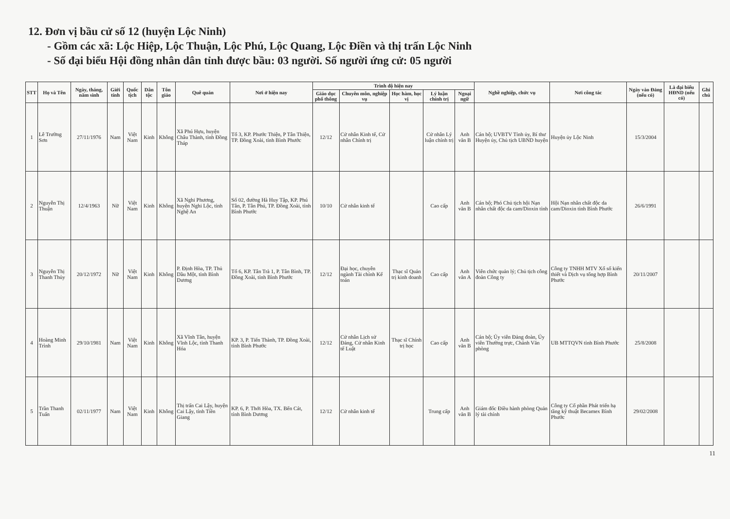12. Đơn vị bầu cử số 12 (huyện Lộc Ninh)
- Gồm các xã: Lộc Hiệp, Lộc Thuận, Lộc Phú, Lộc Quang, Lộc Điền và thị trấn Lộc Ninh
- Số đại biểu Hội đồng nhân dân tỉnh được bầu: 03 người. Số người ứng cử: 05 người
| STT | Họ và Tên | Ngày, tháng, năm sinh | Giới tính | Quốc tịch | Dân tộc | Tôn giáo | Quê quán | Nơi ở hiện nay | Trình độ hiện nay | | | | | Nghề nghiệp, chức vụ | Nơi công tác | Ngày vào Đảng (nếu có) | Là đại biểu HĐND (nếu có) | Ghi chú |
| --- | --- | --- | --- | --- | --- | --- | --- | --- | --- | --- | --- | --- | --- | --- | --- | --- | --- | --- |
| | | | | | | | | | Giáo dục phổ thông | Chuyên môn, nghiệp vụ | Học hàm, học vị | Lý luận chính trị | Ngoại ngữ | | | | | |
| 1 | Lê Trường Sơn | 27/11/1976 | Nam | Việt Nam | Kinh | Không | Xã Phú Hựu, huyện Châu Thành, tỉnh Đồng Tháp | Tổ 3, KP. Phước Thiện, P Tân Thiện, TP. Đồng Xoài, tỉnh Bình Phước | 12/12 | Cử nhân Kinh tế, Cử nhân Chính trị | | Cử nhân Lý luận chính trị | Anh văn B | Cán bộ; UVBTV Tỉnh ủy, Bí thư Huyện ủy, Chủ tịch UBND huyện | Huyện ủy Lộc Ninh | 15/3/2004 | | |
| 2 | Nguyễn Thị Thuận | 12/4/1963 | Nữ | Việt Nam | Kinh | Không | Xã Nghi Phương, huyện Nghi Lộc, tỉnh Nghệ An | Số 02, đường Hà Huy Tập, KP. Phú Tân, P. Tân Phú, TP. Đồng Xoài, tỉnh Bình Phước | 10/10 | Cử nhân kinh tế | | Cao cấp | Anh văn B | Cán bộ; Phó Chủ tịch hội Nạn nhân chất độc da cam/Dioxin tỉnh | Hội Nạn nhân chất độc da cam/Dioxin tỉnh Bình Phước | 26/6/1991 | | |
| 3 | Nguyễn Thị Thanh Thủy | 20/12/1972 | Nữ | Việt Nam | Kinh | Không | P. Định Hòa, TP. Thủ Dầu Một, tỉnh Bình Dương | Tổ 6, KP. Tân Trà 1, P. Tân Bình, TP. Đồng Xoài, tỉnh Bình Phước | 12/12 | Đại học, chuyên ngành Tài chính Kế toán | Thạc sĩ Quản trị kinh doanh | Cao cấp | Anh văn A | Viên chức quản lý; Chủ tịch công đoàn Công ty | Công ty TNHH MTV Xổ số kiến thiết và Dịch vụ tổng hợp Bình Phước | 20/11/2007 | | |
| 4 | Hoàng Minh Trình | 29/10/1981 | Nam | Việt Nam | Kinh | Không | Xã Vĩnh Tân, huyện Vĩnh Lộc, tỉnh Thanh Hóa | KP. 3, P. Tiến Thành, TP. Đồng Xoài, tỉnh Bình Phước | 12/12 | Cử nhân Lịch sử Đảng, Cử nhân Kinh tế Luật | Thạc sĩ Chính trị học | Cao cấp | Anh văn B | Cán bộ; Ủy viên Đảng đoàn, Ủy viên Thường trực, Chánh Văn phòng | UB MTTQVN tỉnh Bình Phước | 25/8/2008 | | |
| 5 | Trần Thanh Tuấn | 02/11/1977 | Nam | Việt Nam | Kinh | Không | Thị trấn Cai Lậy, huyện Cai Lậy, tỉnh Tiền Giang | KP. 6, P. Thới Hòa, TX. Bến Cát, tỉnh Bình Dương | 12/12 | Cử nhân kinh tế | | Trung cấp | Anh văn B | Giám đốc Điều hành phòng Quản lý tài chính | Công ty Cổ phần Phát triển hạ tầng kỹ thuật Becamex Bình Phước | 29/02/2008 | | |
11